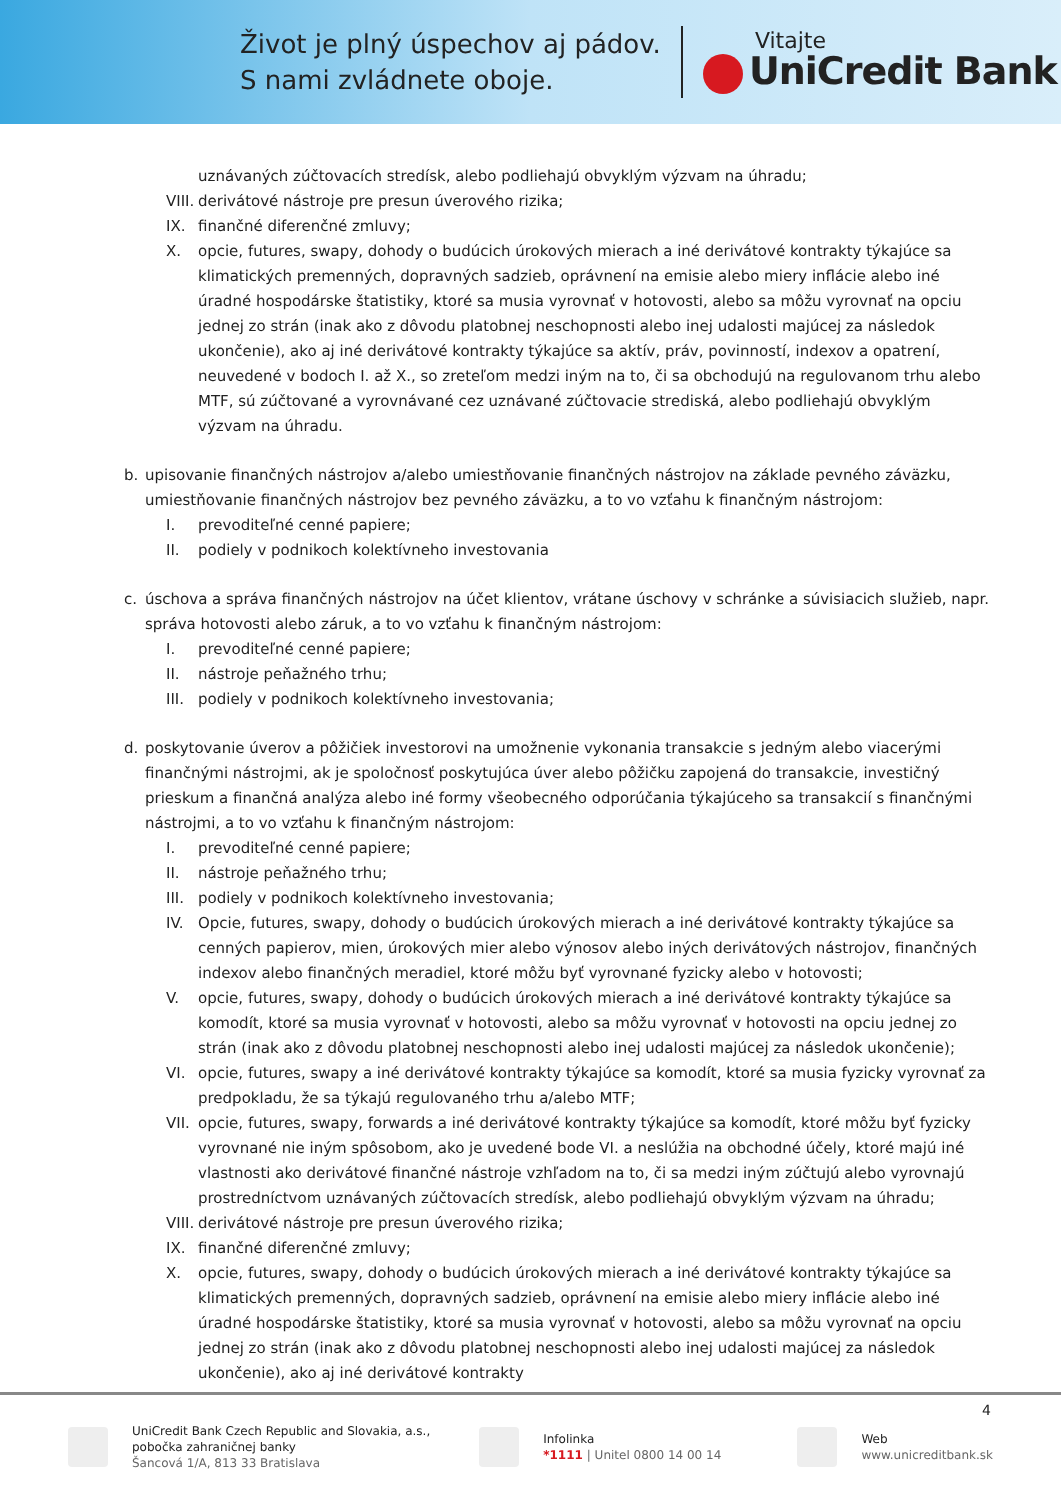Život je plný úspechov aj pádov.
S nami zvládnete oboje.
Vitajte
UniCredit Bank
uznávaných zúčtovacích stredísk, alebo podliehajú obvyklým výzvam na úhradu;
VIII. derivátové nástroje pre presun úverového rizika;
IX. finančné diferenčné zmluvy;
X. opcie, futures, swapy, dohody o budúcich úrokových mierach a iné derivátové kontrakty týkajúce sa klimatických premenných, dopravných sadzieb, oprávnení na emisie alebo miery inflácie alebo iné úradné hospodárske štatistiky, ktoré sa musia vyrovnať v hotovosti, alebo sa môžu vyrovnať na opciu jednej zo strán (inak ako z dôvodu platobnej neschopnosti alebo inej udalosti majúcej za následok ukončenie), ako aj iné derivátové kontrakty týkajúce sa aktív, práv, povinností, indexov a opatrení, neuvedené v bodoch I. až X., so zreteľom medzi iným na to, či sa obchodujú na regulovanom trhu alebo MTF, sú zúčtované a vyrovnávané cez uznávané zúčtovacie strediská, alebo podliehajú obvyklým výzvam na úhradu.
b. upisovanie finančných nástrojov a/alebo umiestňovanie finančných nástrojov na základe pevného záväzku, umiestňovanie finančných nástrojov bez pevného záväzku, a to vo vzťahu k finančným nástrojom:
I. prevoditeľné cenné papiere;
II. podiely v podnikoch kolektívneho investovania
c. úschova a správa finančných nástrojov na účet klientov, vrátane úschovy v schránke a súvisiacich služieb, napr. správa hotovosti alebo záruk, a to vo vzťahu k finančným nástrojom:
I. prevoditeľné cenné papiere;
II. nástroje peňažného trhu;
III. podiely v podnikoch kolektívneho investovania;
d. poskytovanie úverov a pôžičiek investorovi na umožnenie vykonania transakcie s jedným alebo viacerými finančnými nástrojmi, ak je spoločnosť poskytujúca úver alebo pôžičku zapojená do transakcie, investičný prieskum a finančná analýza alebo iné formy všeobecného odporúčania týkajúceho sa transakcií s finančnými nástrojmi, a to vo vzťahu k finančným nástrojom:
I. prevoditeľné cenné papiere;
II. nástroje peňažného trhu;
III. podiely v podnikoch kolektívneho investovania;
IV. Opcie, futures, swapy, dohody o budúcich úrokových mierach a iné derivátové kontrakty týkajúce sa cenných papierov, mien, úrokových mier alebo výnosov alebo iných derivátových nástrojov, finančných indexov alebo finančných meradiel, ktoré môžu byť vyrovnané fyzicky alebo v hotovosti;
V. opcie, futures, swapy, dohody o budúcich úrokových mierach a iné derivátové kontrakty týkajúce sa komodít, ktoré sa musia vyrovnať v hotovosti, alebo sa môžu vyrovnať v hotovosti na opciu jednej zo strán (inak ako z dôvodu platobnej neschopnosti alebo inej udalosti majúcej za následok ukončenie);
VI. opcie, futures, swapy a iné derivátové kontrakty týkajúce sa komodít, ktoré sa musia fyzicky vyrovnať za predpokladu, že sa týkajú regulovaného trhu a/alebo MTF;
VII. opcie, futures, swapy, forwards a iné derivátové kontrakty týkajúce sa komodít, ktoré môžu byť fyzicky vyrovnané nie iným spôsobom, ako je uvedené bode VI. a neslúžia na obchodné účely, ktoré majú iné vlastnosti ako derivátové finančné nástroje vzhľadom na to, či sa medzi iným zúčtujú alebo vyrovnajú prostredníctvom uznávaných zúčtovacích stredísk, alebo podliehajú obvyklým výzvam na úhradu;
VIII. derivátové nástroje pre presun úverového rizika;
IX. finančné diferenčné zmluvy;
X. opcie, futures, swapy, dohody o budúcich úrokových mierach a iné derivátové kontrakty týkajúce sa klimatických premenných, dopravných sadzieb, oprávnení na emisie alebo miery inflácie alebo iné úradné hospodárske štatistiky, ktoré sa musia vyrovnať v hotovosti, alebo sa môžu vyrovnať na opciu jednej zo strán (inak ako z dôvodu platobnej neschopnosti alebo inej udalosti majúcej za následok ukončenie), ako aj iné derivátové kontrakty
4
UniCredit Bank Czech Republic and Slovakia, a.s.,
pobočka zahraničnej banky
Šancová 1/A, 813 33 Bratislava
Infolinka
*1111 | Unitel 0800 14 00 14
Web
www.unicreditbank.sk